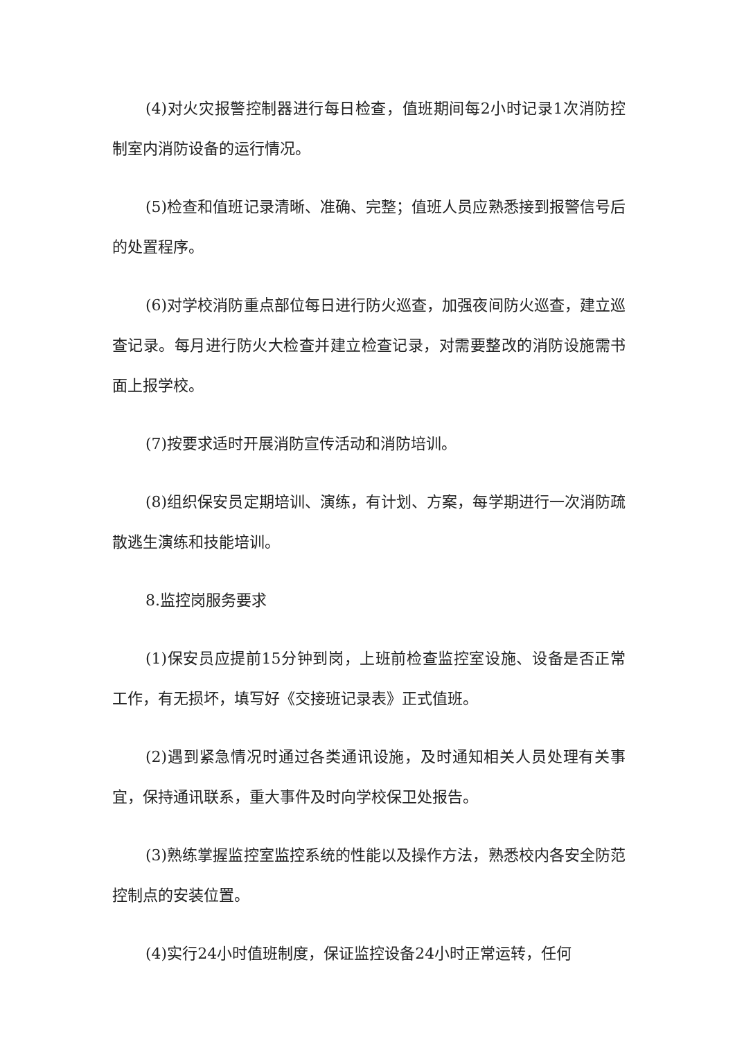(4)对火灾报警控制器进行每日检查，值班期间每2小时记录1次消防控制室内消防设备的运行情况。
(5)检查和值班记录清晰、准确、完整；值班人员应熟悉接到报警信号后的处置程序。
(6)对学校消防重点部位每日进行防火巡查，加强夜间防火巡查，建立巡查记录。每月进行防火大检查并建立检查记录，对需要整改的消防设施需书面上报学校。
(7)按要求适时开展消防宣传活动和消防培训。
(8)组织保安员定期培训、演练，有计划、方案，每学期进行一次消防疏散逃生演练和技能培训。
8.监控岗服务要求
(1)保安员应提前15分钟到岗，上班前检查监控室设施、设备是否正常工作，有无损坏，填写好《交接班记录表》正式值班。
(2)遇到紧急情况时通过各类通讯设施，及时通知相关人员处理有关事宜，保持通讯联系，重大事件及时向学校保卫处报告。
(3)熟练掌握监控室监控系统的性能以及操作方法，熟悉校内各安全防范控制点的安装位置。
(4)实行24小时值班制度，保证监控设备24小时正常运转，任何